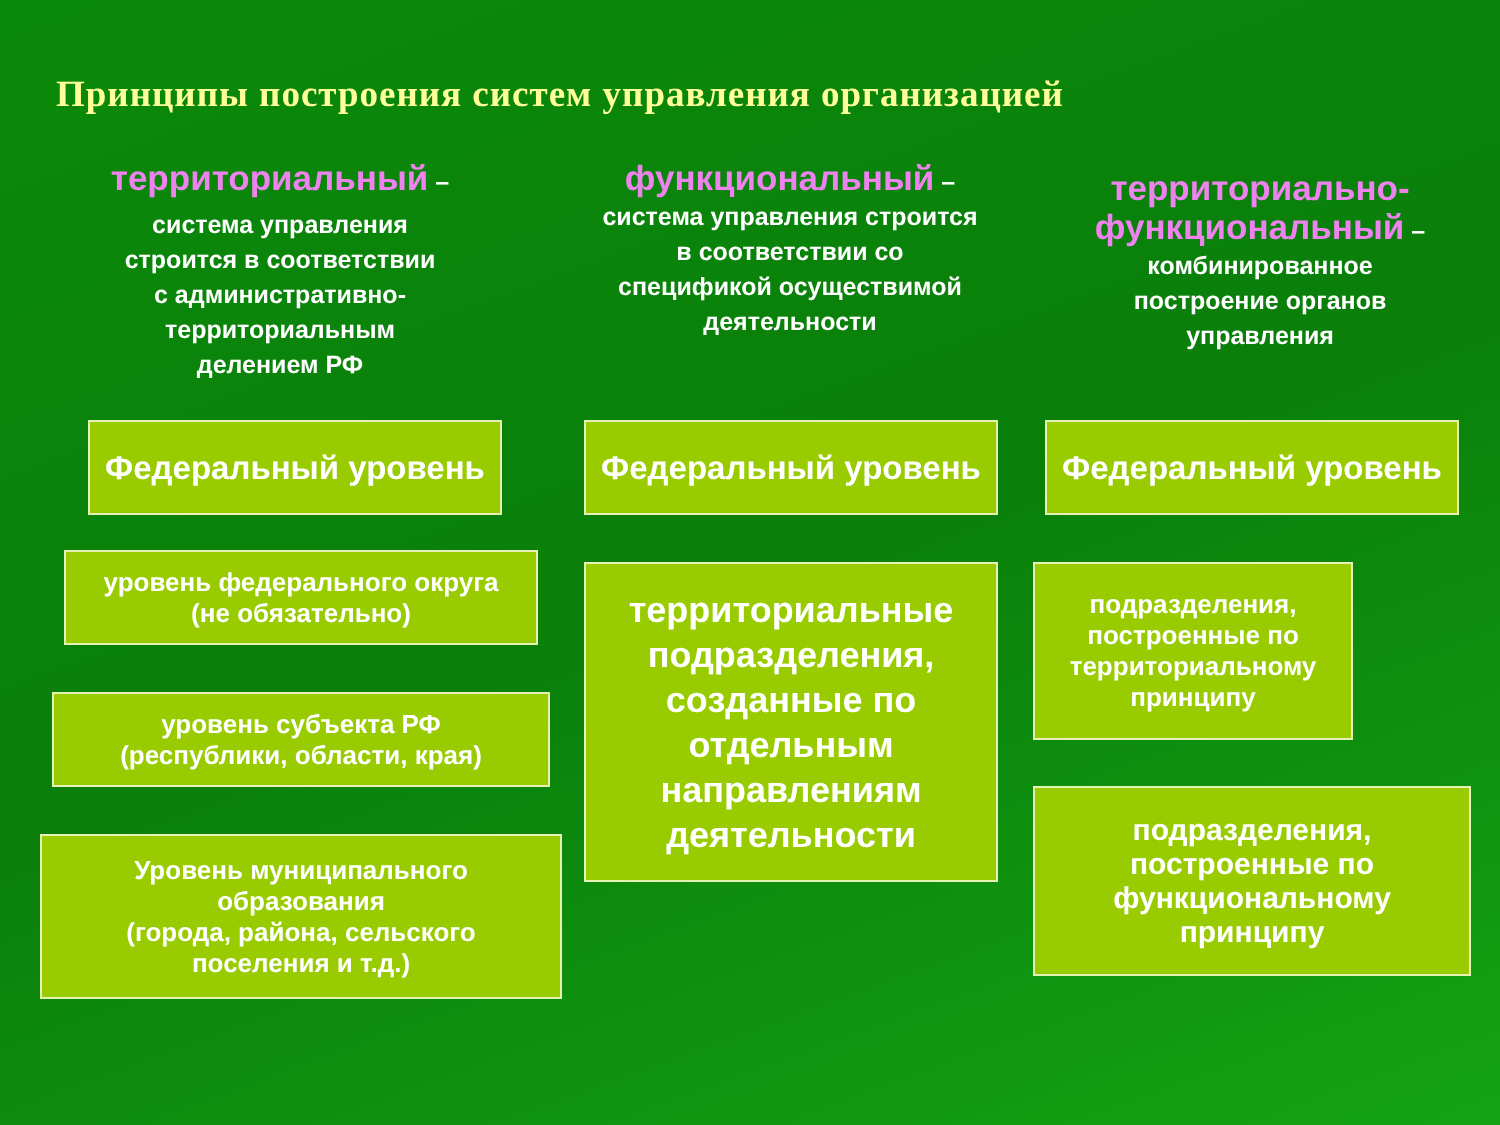Принципы построения систем управления организацией
территориальный –
система управления
строится в соответствии
с административно-
территориальным
делением РФ
Федеральный уровень
уровень федерального округа
(не обязательно)
уровень субъекта РФ
(республики, области, края)
Уровень муниципального
образования
(города, района, сельского
поселения и т.д.)
функциональный –
система управления строится
в соответствии со
спецификой осуществимой
деятельности
Федеральный уровень
территориальные
подразделения,
созданные по
отдельным
направлениям
деятельности
территориально-
функциональный –
комбинированное
построение органов
управления
Федеральный уровень
подразделения,
построенные по
территориальному
принципу
подразделения,
построенные по
функциональному
принципу